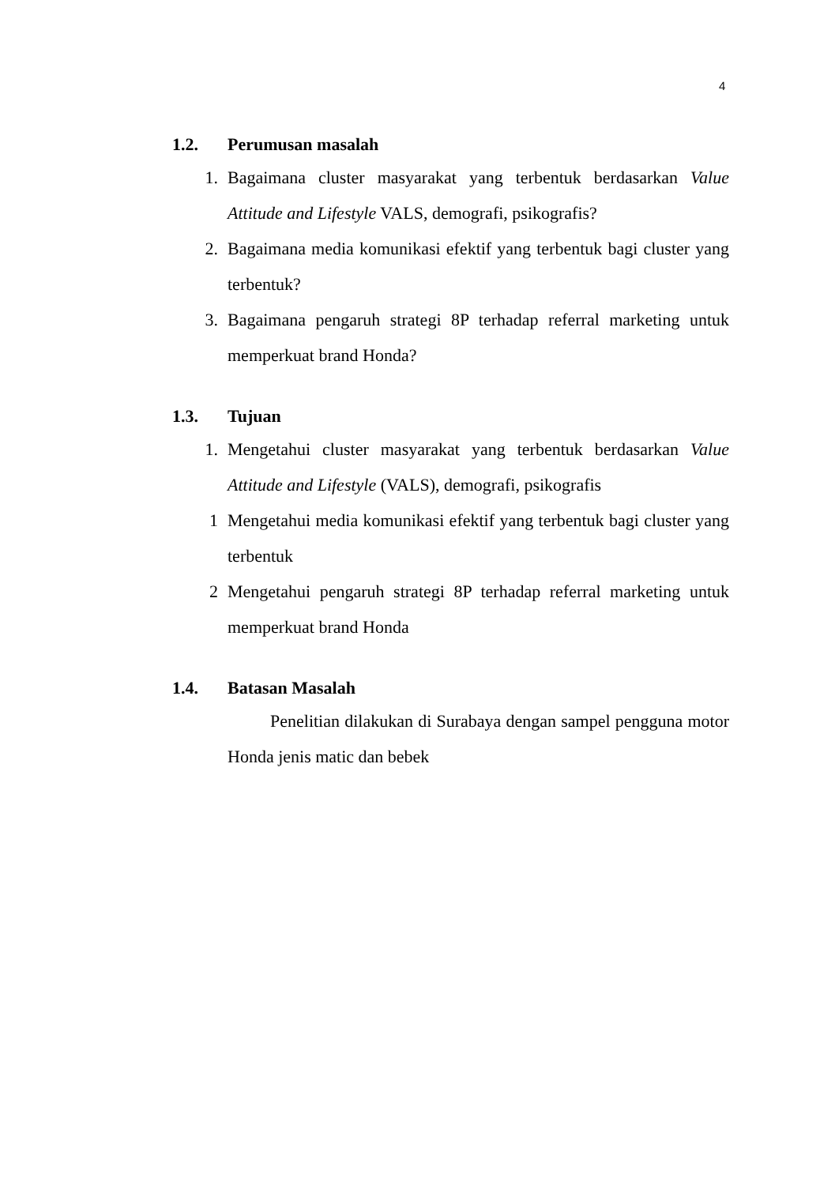4
1.2. Perumusan masalah
1. Bagaimana cluster masyarakat yang terbentuk berdasarkan Value Attitude and Lifestyle VALS, demografi, psikografis?
2. Bagaimana media komunikasi efektif yang terbentuk bagi cluster yang terbentuk?
3. Bagaimana pengaruh strategi 8P terhadap referral marketing untuk memperkuat brand Honda?
1.3. Tujuan
1. Mengetahui cluster masyarakat yang terbentuk berdasarkan Value Attitude and Lifestyle (VALS), demografi, psikografis
1 Mengetahui media komunikasi efektif yang terbentuk bagi cluster yang terbentuk
2 Mengetahui pengaruh strategi 8P terhadap referral marketing untuk memperkuat brand Honda
1.4. Batasan Masalah
Penelitian dilakukan di Surabaya dengan sampel pengguna motor Honda jenis matic dan bebek